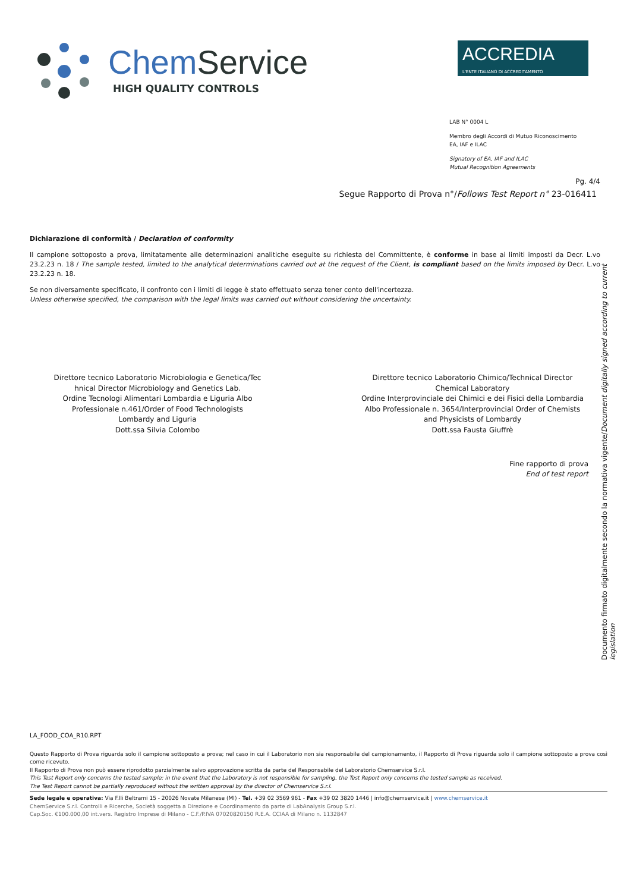Chem Service
HIGH QUALITY CONTROLS
ACCREDIA
L'ENTE ITALIANO DI ACCREDITAMENTO
LAB N° 0004 L
Membro degli Accordi di Mutuo Riconoscimento
EA, IAF e ILAC
Signatory of EA, IAF and ILAC
Mutual Recognition Agreements
Pg. 4/4
Segue Rapporto di Prova n°/Follows Test Report n° 23-016411
Dichiarazione di conformità / Declaration of conformity
Il campione sottoposto a prova, limitatamente alle determinazioni analitiche eseguite su richiesta del Committente, è conforme in base ai limiti imposti da Decr. L.vo 23.2.23 n. 18 / The sample tested, limited to the analytical determinations carried out at the request of the Client, is compliant based on the limits imposed by Decr. L.vo 23.2.23 n. 18.
Se non diversamente specificato, il confronto con i limiti di legge è stato effettuato senza tener conto dell'incertezza.
Unless otherwise specified, the comparison with the legal limits was carried out without considering the uncertainty.
Direttore tecnico Laboratorio Microbiologia e Genetica/Tec
hnical Director Microbiology and Genetics Lab.
Ordine Tecnologi Alimentari Lombardia e Liguria Albo
Professionale n.461/Order of Food Technologists
Lombardy and Liguria
Dott.ssa Silvia Colombo
Direttore tecnico Laboratorio Chimico/Technical Director
Chemical Laboratory
Ordine Interprovinciale dei Chimici e dei Fisici della Lombardia
Albo Professionale n. 3654/Interprovincial Order of Chemists
and Physicists of Lombardy
Dott.ssa Fausta Giuffrè
Fine rapporto di prova
End of test report
Documento firmato digitalmente secondo la normativa vigente/Document digitally signed according to current legislation
LA_FOOD_COA_R10.RPT
Questo Rapporto di Prova riguarda solo il campione sottoposto a prova; nel caso in cui il Laboratorio non sia responsabile del campionamento, il Rapporto di Prova riguarda solo il campione sottoposto a prova così come ricevuto.
Il Rapporto di Prova non può essere riprodotto parzialmente salvo approvazione scritta da parte del Responsabile del Laboratorio Chemservice S.r.l.
This Test Report only concerns the tested sample; in the event that the Laboratory is not responsible for sampling, the Test Report only concerns the tested sample as received.
The Test Report cannot be partially reproduced without the written approval by the director of Chemservice S.r.l.
Sede legale e operativa: Via F.lli Beltrami 15 - 20026 Novate Milanese (MI) - Tel. +39 02 3569 961 - Fax +39 02 3820 1446 | info@chemservice.it | www.chemservice.it
ChemService S.r.l. Controlli e Ricerche, Società soggetta a Direzione e Coordinamento da parte di LabAnalysis Group S.r.l.
Cap.Soc. €100.000,00 int.vers. Registro Imprese di Milano - C.F./P.IVA 07020820150 R.E.A. CCIAA di Milano n. 1132847